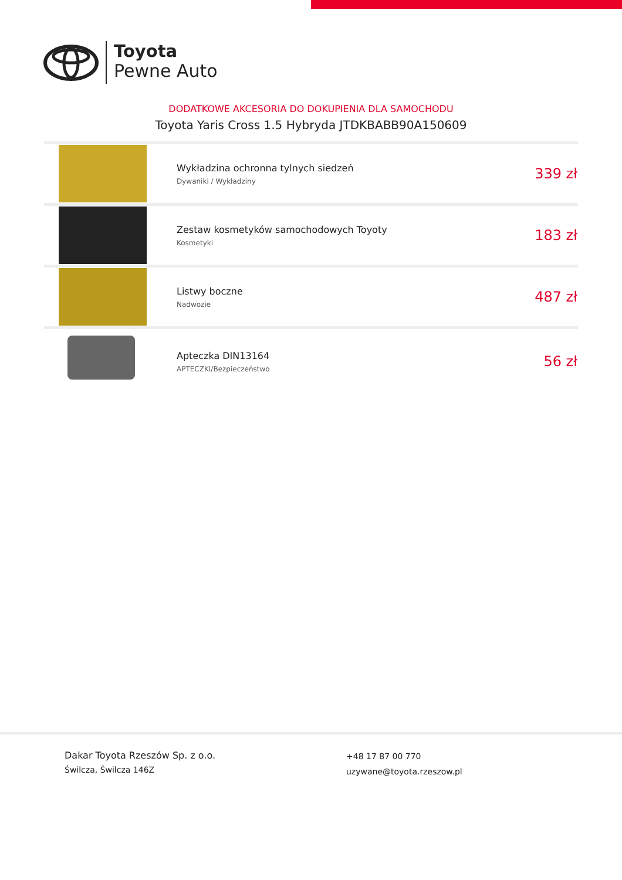Toyota
Pewne Auto
DODATKOWE AKCESORIA DO DOKUPIENIA DLA SAMOCHODU
Toyota Yaris Cross 1.5 Hybryda JTDKBABB90A150609
| | Wykładzina ochronna tylnych siedzeń Dywaniki / Wykładziny | 339 zł |
| | Zestaw kosmetyków samochodowych Toyoty Kosmetyki | 183 zł |
| | Listwy boczne Nadwozie | 487 zł |
| | Apteczka DIN13164 APTECZKI/Bezpieczeństwo | 56 zł |
Dakar Toyota Rzeszów Sp. z o.o.
Świlcza, Świlcza 146Z
+48 17 87 00 770
uzywane@toyota.rzeszow.pl